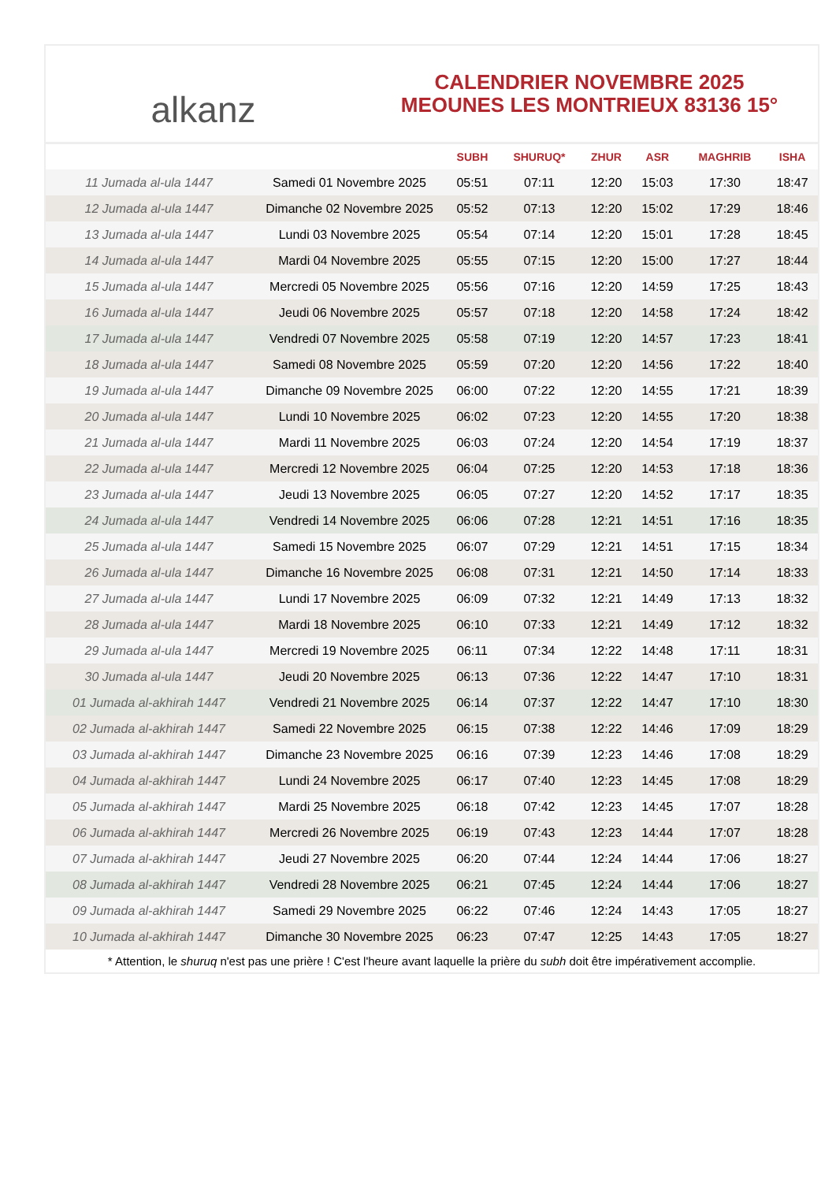alkanz
CALENDRIER NOVEMBRE 2025
MEOUNES LES MONTRIEUX 83136 15°
| | | SUBH | SHURUQ* | ZHUR | ASR | MAGHRIB | ISHA |
| --- | --- | --- | --- | --- | --- | --- | --- |
| 11 Jumada al-ula 1447 | Samedi 01 Novembre 2025 | 05:51 | 07:11 | 12:20 | 15:03 | 17:30 | 18:47 |
| 12 Jumada al-ula 1447 | Dimanche 02 Novembre 2025 | 05:52 | 07:13 | 12:20 | 15:02 | 17:29 | 18:46 |
| 13 Jumada al-ula 1447 | Lundi 03 Novembre 2025 | 05:54 | 07:14 | 12:20 | 15:01 | 17:28 | 18:45 |
| 14 Jumada al-ula 1447 | Mardi 04 Novembre 2025 | 05:55 | 07:15 | 12:20 | 15:00 | 17:27 | 18:44 |
| 15 Jumada al-ula 1447 | Mercredi 05 Novembre 2025 | 05:56 | 07:16 | 12:20 | 14:59 | 17:25 | 18:43 |
| 16 Jumada al-ula 1447 | Jeudi 06 Novembre 2025 | 05:57 | 07:18 | 12:20 | 14:58 | 17:24 | 18:42 |
| 17 Jumada al-ula 1447 | Vendredi 07 Novembre 2025 | 05:58 | 07:19 | 12:20 | 14:57 | 17:23 | 18:41 |
| 18 Jumada al-ula 1447 | Samedi 08 Novembre 2025 | 05:59 | 07:20 | 12:20 | 14:56 | 17:22 | 18:40 |
| 19 Jumada al-ula 1447 | Dimanche 09 Novembre 2025 | 06:00 | 07:22 | 12:20 | 14:55 | 17:21 | 18:39 |
| 20 Jumada al-ula 1447 | Lundi 10 Novembre 2025 | 06:02 | 07:23 | 12:20 | 14:55 | 17:20 | 18:38 |
| 21 Jumada al-ula 1447 | Mardi 11 Novembre 2025 | 06:03 | 07:24 | 12:20 | 14:54 | 17:19 | 18:37 |
| 22 Jumada al-ula 1447 | Mercredi 12 Novembre 2025 | 06:04 | 07:25 | 12:20 | 14:53 | 17:18 | 18:36 |
| 23 Jumada al-ula 1447 | Jeudi 13 Novembre 2025 | 06:05 | 07:27 | 12:20 | 14:52 | 17:17 | 18:35 |
| 24 Jumada al-ula 1447 | Vendredi 14 Novembre 2025 | 06:06 | 07:28 | 12:21 | 14:51 | 17:16 | 18:35 |
| 25 Jumada al-ula 1447 | Samedi 15 Novembre 2025 | 06:07 | 07:29 | 12:21 | 14:51 | 17:15 | 18:34 |
| 26 Jumada al-ula 1447 | Dimanche 16 Novembre 2025 | 06:08 | 07:31 | 12:21 | 14:50 | 17:14 | 18:33 |
| 27 Jumada al-ula 1447 | Lundi 17 Novembre 2025 | 06:09 | 07:32 | 12:21 | 14:49 | 17:13 | 18:32 |
| 28 Jumada al-ula 1447 | Mardi 18 Novembre 2025 | 06:10 | 07:33 | 12:21 | 14:49 | 17:12 | 18:32 |
| 29 Jumada al-ula 1447 | Mercredi 19 Novembre 2025 | 06:11 | 07:34 | 12:22 | 14:48 | 17:11 | 18:31 |
| 30 Jumada al-ula 1447 | Jeudi 20 Novembre 2025 | 06:13 | 07:36 | 12:22 | 14:47 | 17:10 | 18:31 |
| 01 Jumada al-akhirah 1447 | Vendredi 21 Novembre 2025 | 06:14 | 07:37 | 12:22 | 14:47 | 17:10 | 18:30 |
| 02 Jumada al-akhirah 1447 | Samedi 22 Novembre 2025 | 06:15 | 07:38 | 12:22 | 14:46 | 17:09 | 18:29 |
| 03 Jumada al-akhirah 1447 | Dimanche 23 Novembre 2025 | 06:16 | 07:39 | 12:23 | 14:46 | 17:08 | 18:29 |
| 04 Jumada al-akhirah 1447 | Lundi 24 Novembre 2025 | 06:17 | 07:40 | 12:23 | 14:45 | 17:08 | 18:29 |
| 05 Jumada al-akhirah 1447 | Mardi 25 Novembre 2025 | 06:18 | 07:42 | 12:23 | 14:45 | 17:07 | 18:28 |
| 06 Jumada al-akhirah 1447 | Mercredi 26 Novembre 2025 | 06:19 | 07:43 | 12:23 | 14:44 | 17:07 | 18:28 |
| 07 Jumada al-akhirah 1447 | Jeudi 27 Novembre 2025 | 06:20 | 07:44 | 12:24 | 14:44 | 17:06 | 18:27 |
| 08 Jumada al-akhirah 1447 | Vendredi 28 Novembre 2025 | 06:21 | 07:45 | 12:24 | 14:44 | 17:06 | 18:27 |
| 09 Jumada al-akhirah 1447 | Samedi 29 Novembre 2025 | 06:22 | 07:46 | 12:24 | 14:43 | 17:05 | 18:27 |
| 10 Jumada al-akhirah 1447 | Dimanche 30 Novembre 2025 | 06:23 | 07:47 | 12:25 | 14:43 | 17:05 | 18:27 |
* Attention, le shuruq n'est pas une prière ! C'est l'heure avant laquelle la prière du subh doit être impérativement accomplie.